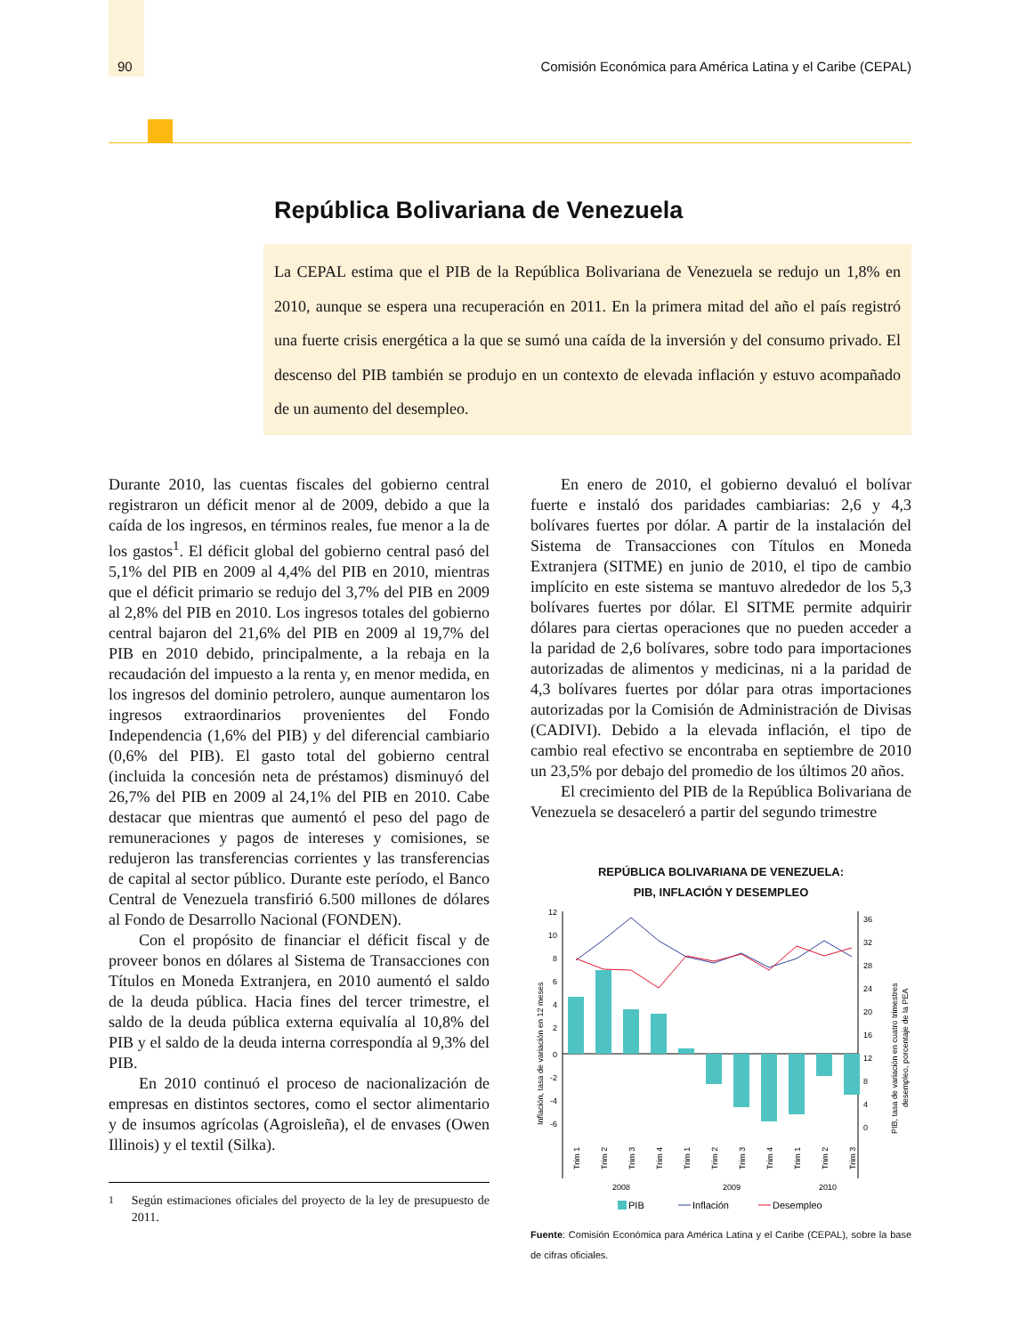90 Comisión Económica para América Latina y el Caribe (CEPAL)
República Bolivariana de Venezuela
La CEPAL estima que el PIB de la República Bolivariana de Venezuela se redujo un 1,8% en 2010, aunque se espera una recuperación en 2011. En la primera mitad del año el país registró una fuerte crisis energética a la que se sumó una caída de la inversión y del consumo privado. El descenso del PIB también se produjo en un contexto de elevada inflación y estuvo acompañado de un aumento del desempleo.
Durante 2010, las cuentas fiscales del gobierno central registraron un déficit menor al de 2009, debido a que la caída de los ingresos, en términos reales, fue menor a la de los gastos<sup>1</sup>. El déficit global del gobierno central pasó del 5,1% del PIB en 2009 al 4,4% del PIB en 2010, mientras que el déficit primario se redujo del 3,7% del PIB en 2009 al 2,8% del PIB en 2010. Los ingresos totales del gobierno central bajaron del 21,6% del PIB en 2009 al 19,7% del PIB en 2010 debido, principalmente, a la rebaja en la recaudación del impuesto a la renta y, en menor medida, en los ingresos del dominio petrolero, aunque aumentaron los ingresos extraordinarios provenientes del Fondo Independencia (1,6% del PIB) y del diferencial cambiario (0,6% del PIB). El gasto total del gobierno central (incluida la concesión neta de préstamos) disminuyó del 26,7% del PIB en 2009 al 24,1% del PIB en 2010. Cabe destacar que mientras que aumentó el peso del pago de remuneraciones y pagos de intereses y comisiones, se redujeron las transferencias corrientes y las transferencias de capital al sector público. Durante este período, el Banco Central de Venezuela transfirió 6.500 millones de dólares al Fondo de Desarrollo Nacional (FONDEN).
Con el propósito de financiar el déficit fiscal y de proveer bonos en dólares al Sistema de Transacciones con Títulos en Moneda Extranjera, en 2010 aumentó el saldo de la deuda pública. Hacia fines del tercer trimestre, el saldo de la deuda pública externa equivalía al 10,8% del PIB y el saldo de la deuda interna correspondía al 9,3% del PIB.
En 2010 continuó el proceso de nacionalización de empresas en distintos sectores, como el sector alimentario y de insumos agrícolas (Agroisleña), el de envases (Owen Illinois) y el textil (Silka).
<sup>1</sup> Según estimaciones oficiales del proyecto de la ley de presupuesto de 2011.
En enero de 2010, el gobierno devaluó el bolívar fuerte e instaló dos paridades cambiarias: 2,6 y 4,3 bolívares fuertes por dólar. A partir de la instalación del Sistema de Transacciones con Títulos en Moneda Extranjera (SITME) en junio de 2010, el tipo de cambio implícito en este sistema se mantuvo alrededor de los 5,3 bolívares fuertes por dólar. El SITME permite adquirir dólares para ciertas operaciones que no pueden acceder a la paridad de 2,6 bolívares, sobre todo para importaciones autorizadas de alimentos y medicinas, ni a la paridad de 4,3 bolívares fuertes por dólar para otras importaciones autorizadas por la Comisión de Administración de Divisas (CADIVI). Debido a la elevada inflación, el tipo de cambio real efectivo se encontraba en septiembre de 2010 un 23,5% por debajo del promedio de los últimos 20 años.
El crecimiento del PIB de la República Bolivariana de Venezuela se desaceleró a partir del segundo trimestre
REPÚBLICA BOLIVARIANA DE VENEZUELA:
PIB, INFLACIÓN Y DESEMPLEO
12
10
8
6
4
2
0
-2
-4
-6
36
32
28
24
20
16
12
8
4
0
Inflación, tasa de variación en 12 meses
PIB, tasa de variación en cuatro trimestres
desempleo, porcentaje de la PEA
Trim 1
Trim 2
Trim 3
Trim 4
Trim 1
Trim 2
Trim 3
Trim 4
Trim 1
Trim 2
Trim 3
2008
2009
2010
PIB
Inflación
Desempleo
Fuente: Comisión Económica para América Latina y el Caribe (CEPAL), sobre la base de cifras oficiales.